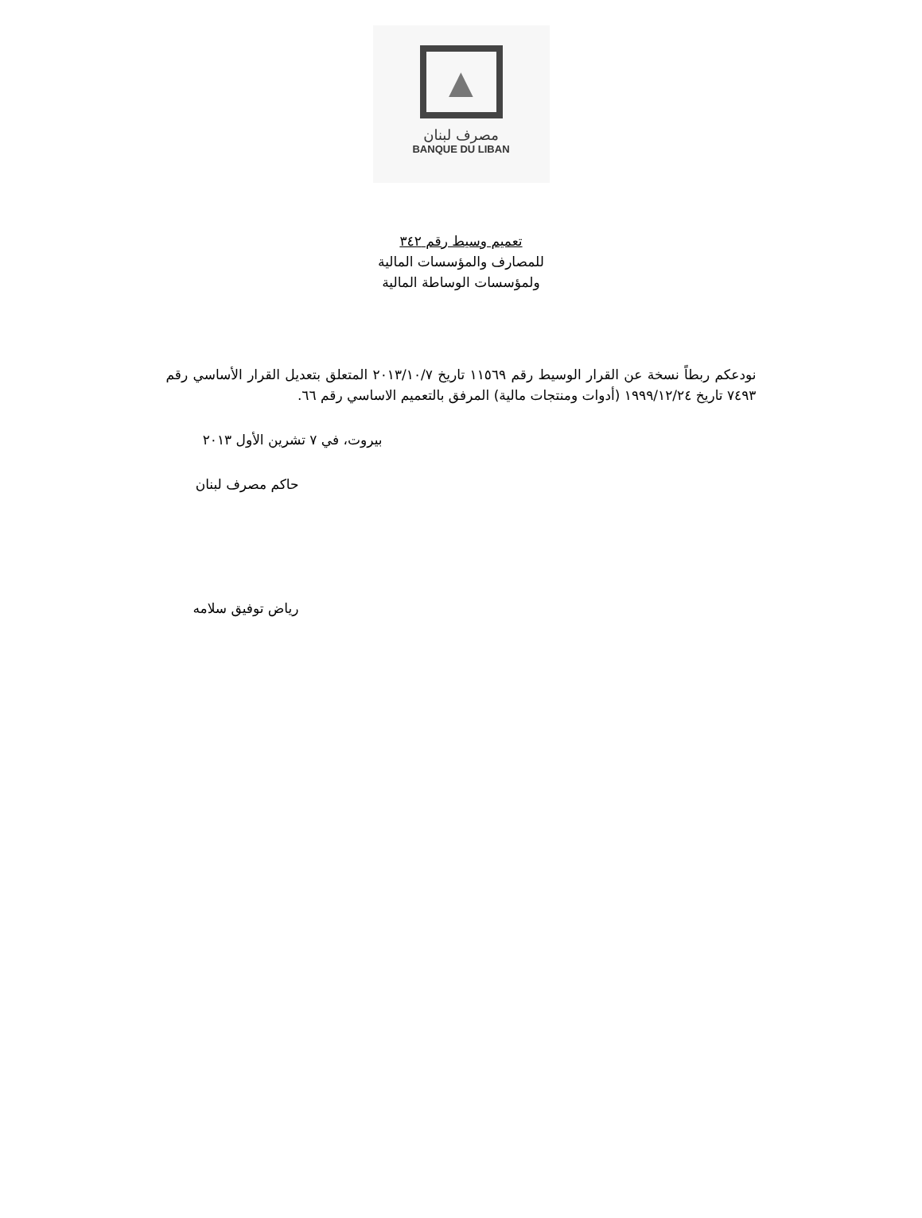▲
مصرف لبنان
BANQUE DU LIBAN
تعميم وسيط رقم ٣٤٢
للمصارف والمؤسسات المالية
ولمؤسسات الوساطة المالية
نودعكم ربطاً نسخة عن القرار الوسيط رقم ١١٥٦٩ تاريخ ٢٠١٣/١٠/٧ المتعلق بتعديل القرار الأساسي رقم ٧٤٩٣ تاريخ ١٩٩٩/١٢/٢٤ (أدوات ومنتجات مالية) المرفق بالتعميم الاساسي رقم ٦٦.
بيروت، في ٧ تشرين الأول ٢٠١٣
حاكم مصرف لبنان
رياض توفيق سلامه